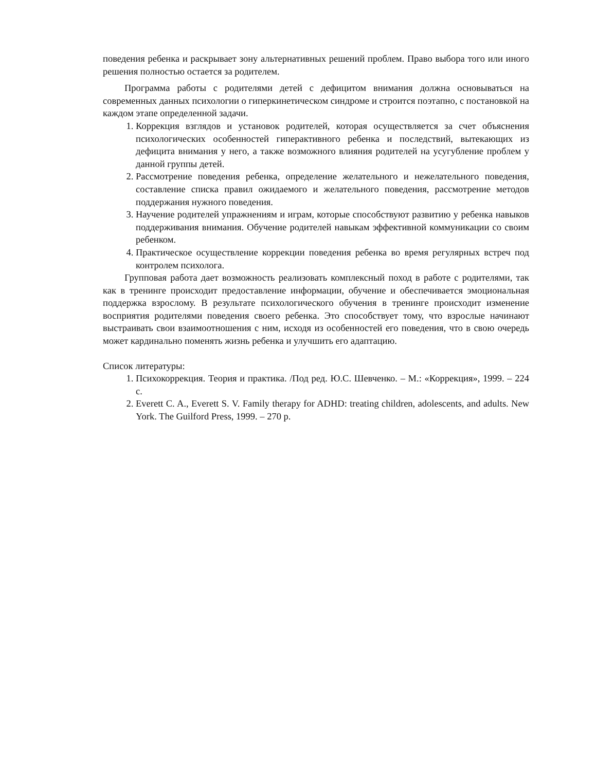поведения ребенка и раскрывает зону альтернативных решений проблем. Право выбора того или иного решения полностью остается за родителем.
Программа работы с родителями детей с дефицитом внимания должна основываться на современных данных психологии о гиперкинетическом синдроме и строится поэтапно, с постановкой на каждом этапе определенной задачи.
1. Коррекция взглядов и установок родителей, которая осуществляется за счет объяснения психологических особенностей гиперактивного ребенка и последствий, вытекающих из дефицита внимания у него, а также возможного влияния родителей на усугубление проблем у данной группы детей.
2. Рассмотрение поведения ребенка, определение желательного и нежелательного поведения, составление списка правил ожидаемого и желательного поведения, рассмотрение методов поддержания нужного поведения.
3. Научение родителей упражнениям и играм, которые способствуют развитию у ребенка навыков поддерживания внимания. Обучение родителей навыкам эффективной коммуникации со своим ребенком.
4. Практическое осуществление коррекции поведения ребенка во время регулярных встреч под контролем психолога.
Групповая работа дает возможность реализовать комплексный поход в работе с родителями, так как в тренинге происходит предоставление информации, обучение и обеспечивается эмоциональная поддержка взрослому. В результате психологического обучения в тренинге происходит изменение восприятия родителями поведения своего ребенка. Это способствует тому, что взрослые начинают выстраивать свои взаимоотношения с ним, исходя из особенностей его поведения, что в свою очередь может кардинально поменять жизнь ребенка и улучшить его адаптацию.
Список литературы:
1. Психокоррекция. Теория и практика. /Под ред. Ю.С. Шевченко. – М.: «Коррекция», 1999. – 224 с.
2. Everett C. A., Everett S. V. Family therapy for ADHD: treating children, adolescents, and adults. New York. The Guilford Press, 1999. – 270 p.